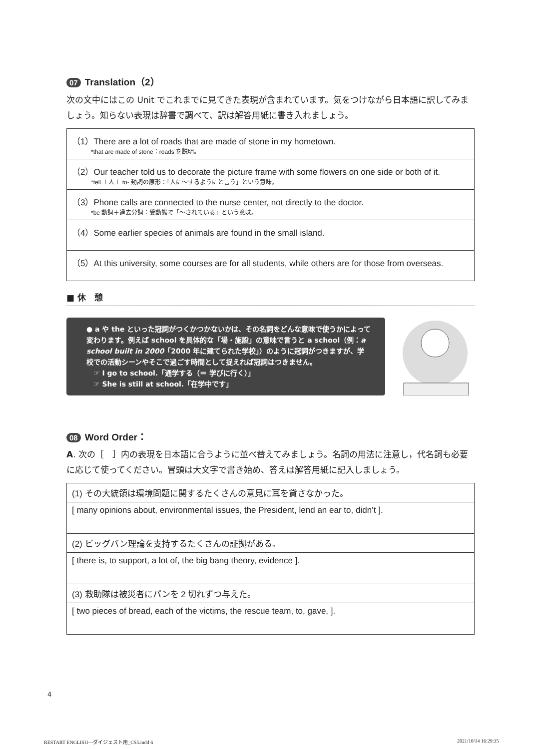07 Translation（2）
次の文中にはこの Unit でこれまでに見てきた表現が含まれています。気をつけながら日本語に訳してみましょう。知らない表現は辞書で調べて、訳は解答用紙に書き入れましょう。
| （1）There are a lot of roads that are made of stone in my hometown. *that are made of stone：roads を説明。 |
| （2）Our teacher told us to decorate the picture frame with some flowers on one side or both of it. *tell ＋人＋ to- 動詞の原形：「人に〜するようにと言う」という意味。 |
| （3）Phone calls are connected to the nurse center, not directly to the doctor. *be 動詞＋過去分詞：受動態で「〜されている」という意味。 |
| （4）Some earlier species of animals are found in the small island. |
| （5）At this university, some courses are for all students, while others are for those from overseas. |
■ 休　憩
● a や the といった冠詞がつくかつかないかは、その名詞をどんな意味で使うかによって変わります。例えば school を具体的な「場・施設」の意味で言うと a school（例：a school built in 2000「2000 年に建てられた学校」）のように冠詞がつきますが、学校での活動シーンやそこで過ごす時間として捉えれば冠詞はつきません。
　☞ I go to school.「通学する（＝ 学びに行く）」
　☞ She is still at school.「在学中です」
08 Word Order：
A. 次の［　］内の表現を日本語に合うように並べ替えてみましょう。名詞の用法に注意し，代名詞も必要に応じて使ってください。冒頭は大文字で書き始め、答えは解答用紙に記入しましょう。
| (1) その大統領は環境問題に関するたくさんの意見に耳を貸さなかった。 |
| [ many opinions about, environmental issues, the President, lend an ear to, didn’t ]. |
| (2) ビッグバン理論を支持するたくさんの証拠がある。 |
| [ there is, to support, a lot of, the big bang theory, evidence ]. |
| (3) 救助隊は被災者にパンを 2 切れずつ与えた。 |
| [ two pieces of bread, each of the victims, the rescue team, to, gave, ]. |
4
RESTART ENGLISH―ダイジェスト用_CS5.indd 6
2021/10/14 16:29:35